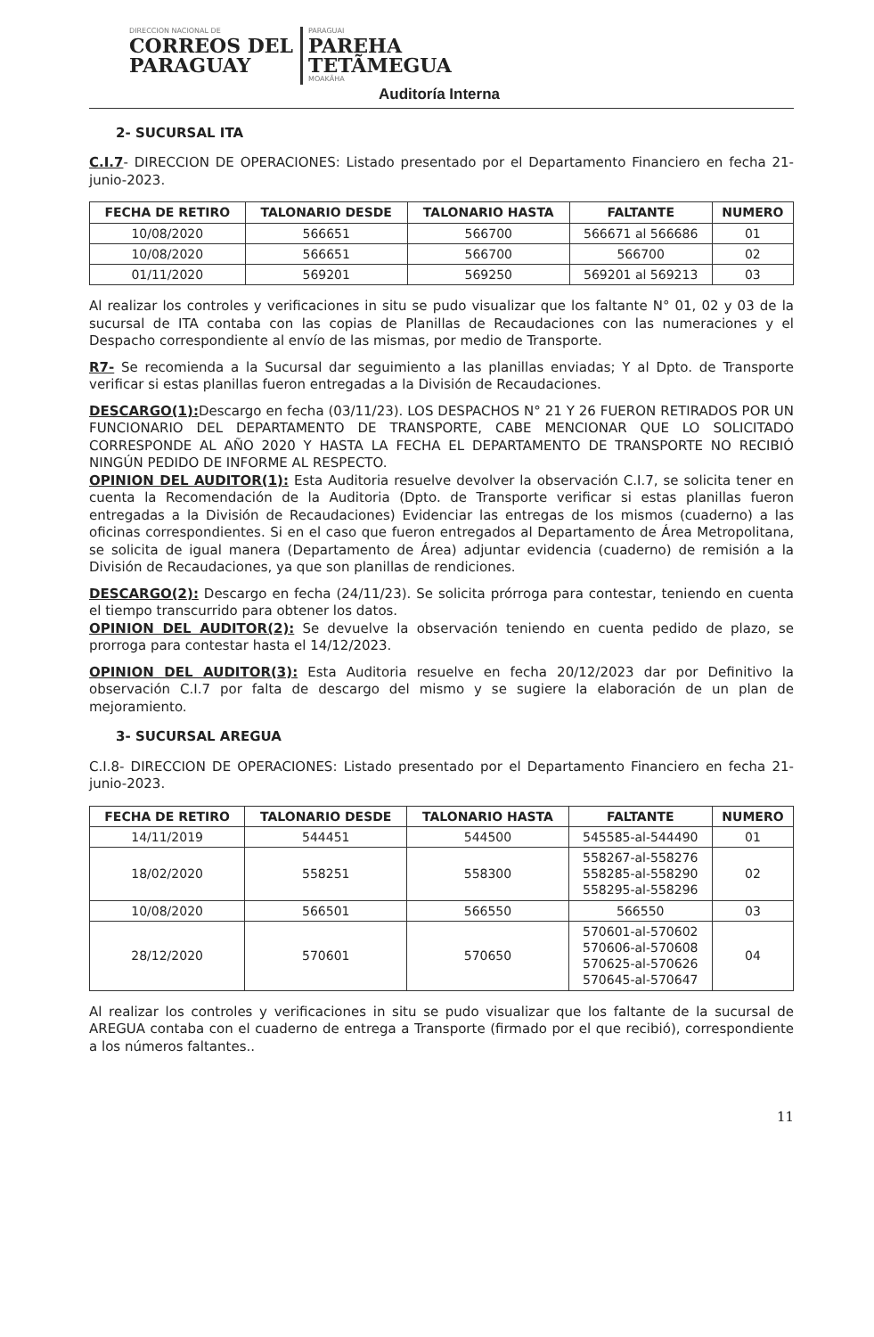DIRECCION NACIONAL DE
CORREOS DEL
PARAGUAY
PARAGUAI
PAREHA
TETÃMEGUA
MOAKÃHA
Auditoría Interna
2- SUCURSAL ITA
C.I.7- DIRECCION DE OPERACIONES: Listado presentado por el Departamento Financiero en fecha 21-junio-2023.
| FECHA DE RETIRO | TALONARIO DESDE | TALONARIO HASTA | FALTANTE | NUMERO |
| --- | --- | --- | --- | --- |
| 10/08/2020 | 566651 | 566700 | 566671 al 566686 | 01 |
| 10/08/2020 | 566651 | 566700 | 566700 | 02 |
| 01/11/2020 | 569201 | 569250 | 569201 al 569213 | 03 |
Al realizar los controles y verificaciones in situ se pudo visualizar que los faltante N° 01, 02 y 03 de la sucursal de ITA contaba con las copias de Planillas de Recaudaciones con las numeraciones y el Despacho correspondiente al envío de las mismas, por medio de Transporte.
R7- Se recomienda a la Sucursal dar seguimiento a las planillas enviadas; Y al Dpto. de Transporte verificar si estas planillas fueron entregadas a la División de Recaudaciones.
DESCARGO(1): Descargo en fecha (03/11/23). LOS DESPACHOS N° 21 Y 26 FUERON RETIRADOS POR UN FUNCIONARIO DEL DEPARTAMENTO DE TRANSPORTE, CABE MENCIONAR QUE LO SOLICITADO CORRESPONDE AL AÑO 2020 Y HASTA LA FECHA EL DEPARTAMENTO DE TRANSPORTE NO RECIBIÓ NINGÚN PEDIDO DE INFORME AL RESPECTO.
OPINION DEL AUDITOR(1): Esta Auditoria resuelve devolver la observación C.I.7, se solicita tener en cuenta la Recomendación de la Auditoria (Dpto. de Transporte verificar si estas planillas fueron entregadas a la División de Recaudaciones) Evidenciar las entregas de los mismos (cuaderno) a las oficinas correspondientes. Si en el caso que fueron entregados al Departamento de Área Metropolitana, se solicita de igual manera (Departamento de Área) adjuntar evidencia (cuaderno) de remisión a la División de Recaudaciones, ya que son planillas de rendiciones.
DESCARGO(2): Descargo en fecha (24/11/23). Se solicita prórroga para contestar, teniendo en cuenta el tiempo transcurrido para obtener los datos.
OPINION DEL AUDITOR(2): Se devuelve la observación teniendo en cuenta pedido de plazo, se prorroga para contestar hasta el 14/12/2023.
OPINION DEL AUDITOR(3): Esta Auditoria resuelve en fecha 20/12/2023 dar por Definitivo la observación C.I.7 por falta de descargo del mismo y se sugiere la elaboración de un plan de mejoramiento.
3- SUCURSAL AREGUA
C.I.8- DIRECCION DE OPERACIONES: Listado presentado por el Departamento Financiero en fecha 21-junio-2023.
| FECHA DE RETIRO | TALONARIO DESDE | TALONARIO HASTA | FALTANTE | NUMERO |
| --- | --- | --- | --- | --- |
| 14/11/2019 | 544451 | 544500 | 545585-al-544490 | 01 |
| 18/02/2020 | 558251 | 558300 | 558267-al-558276 558285-al-558290 558295-al-558296 | 02 |
| 10/08/2020 | 566501 | 566550 | 566550 | 03 |
| 28/12/2020 | 570601 | 570650 | 570601-al-570602 570606-al-570608 570625-al-570626 570645-al-570647 | 04 |
Al realizar los controles y verificaciones in situ se pudo visualizar que los faltante de la sucursal de AREGUA contaba con el cuaderno de entrega a Transporte (firmado por el que recibió), correspondiente a los números faltantes..
11